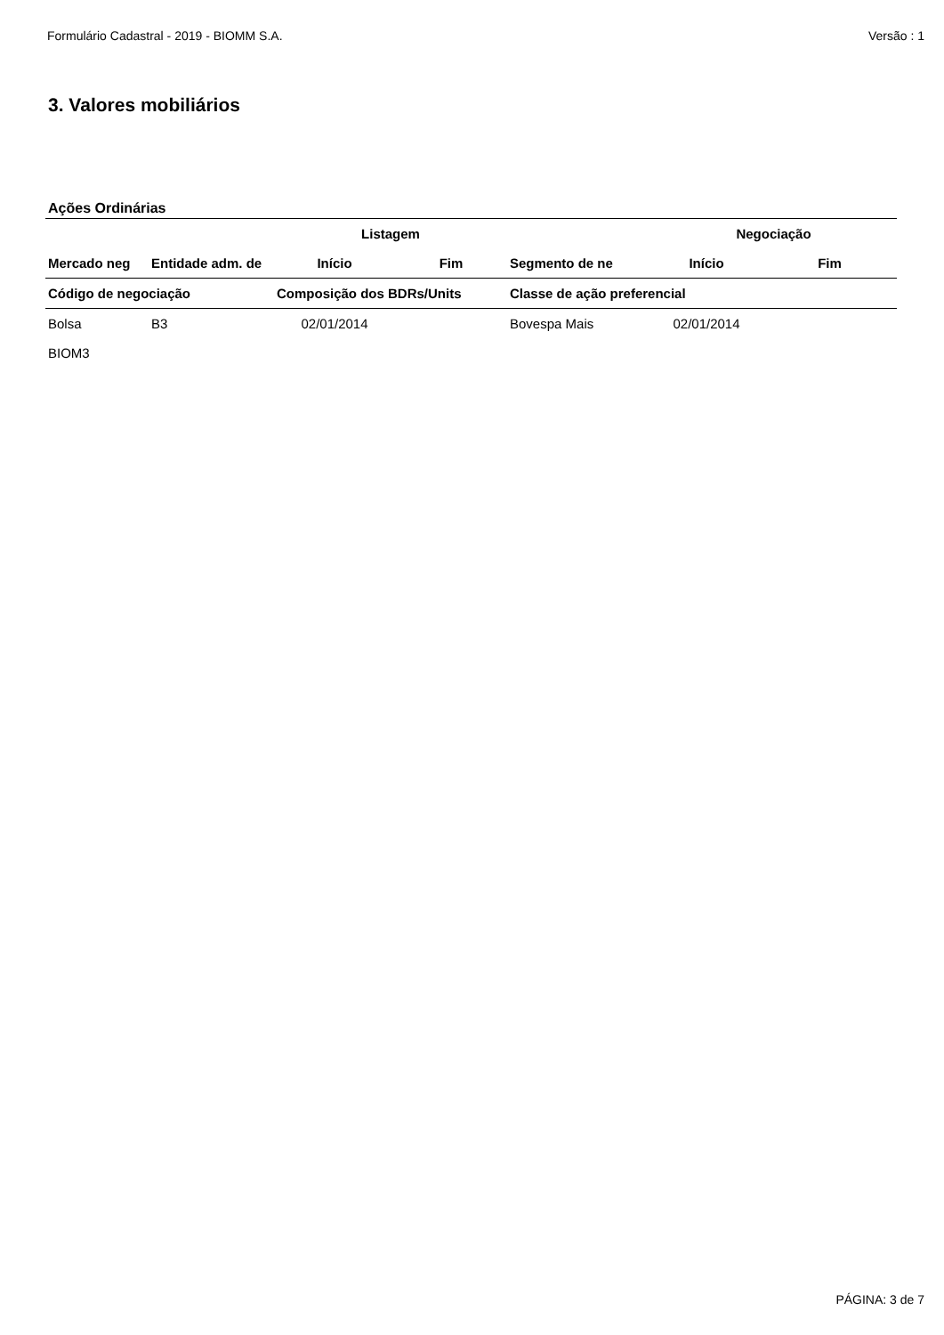Formulário Cadastral - 2019 - BIOMM S.A. Versão : 1
3. Valores mobiliários
Ações Ordinárias
| | | Listagem | | | Negociação | |
| --- | --- | --- | --- | --- | --- | --- |
| Mercado neg | Entidade adm. de | Início | Fim | Segmento de ne | Início | Fim |
| Código de negociação | | Composição dos BDRs/Units | | Classe de ação preferencial | | |
| Bolsa | B3 | 02/01/2014 | | Bovespa Mais | 02/01/2014 | |
| BIOM3 | | | | | | |
PÁGINA: 3 de 7